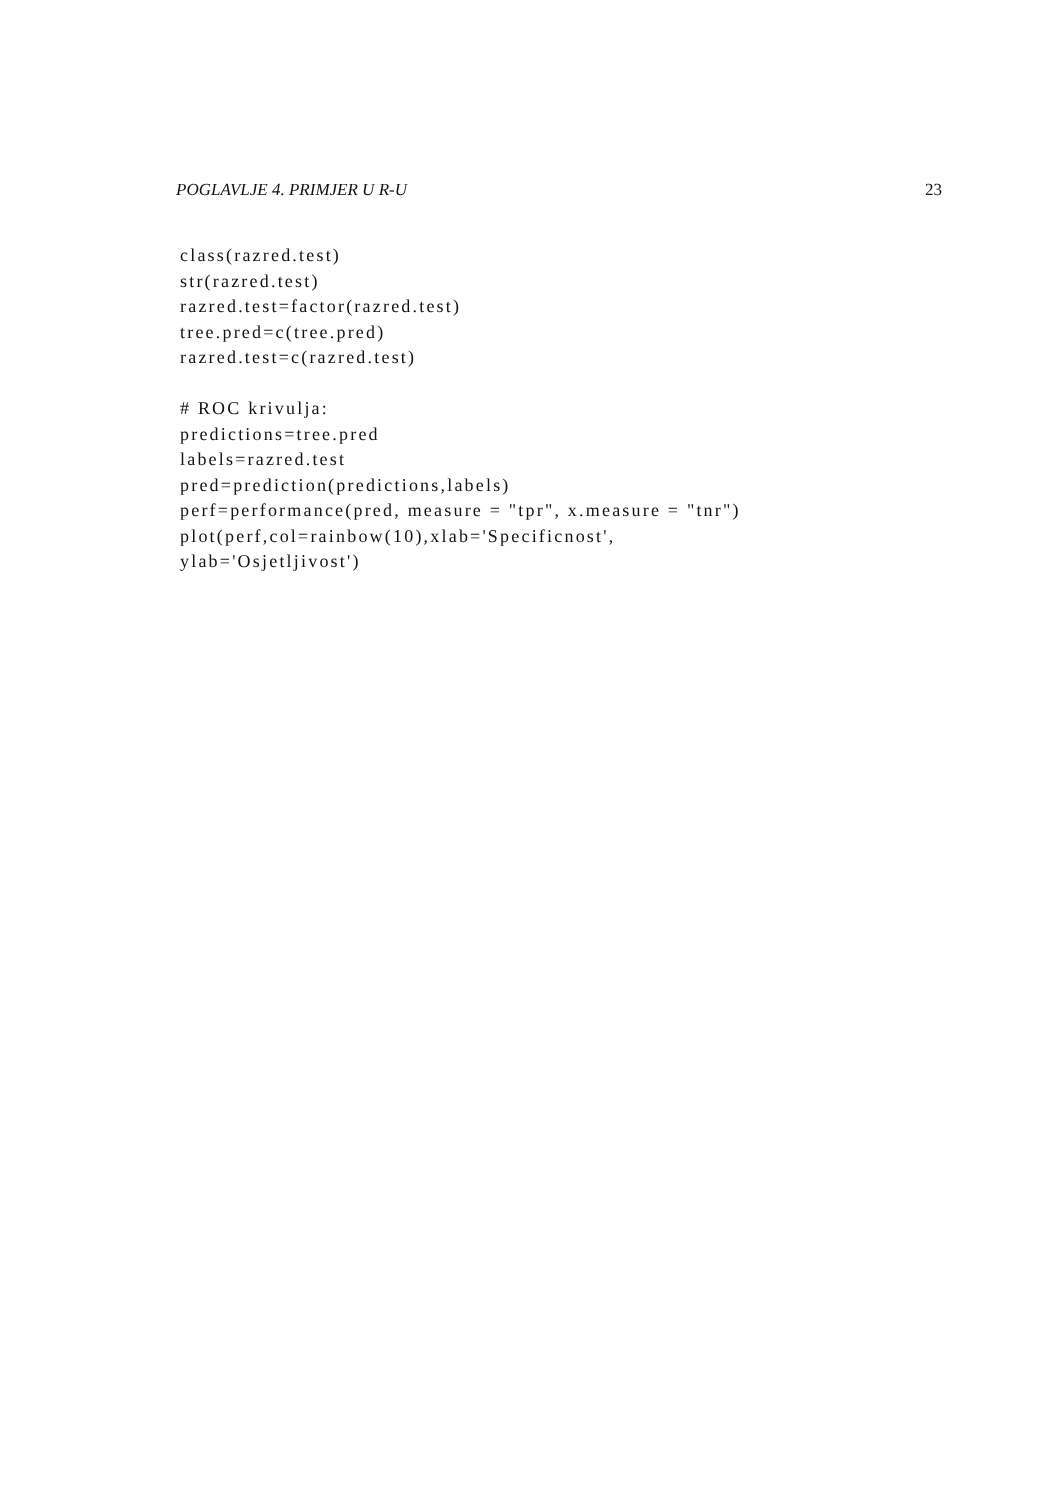POGLAVLJE 4. PRIMJER U R-U 23
class(razred.test)
str(razred.test)
razred.test=factor(razred.test)
tree.pred=c(tree.pred)
razred.test=c(razred.test)

# ROC krivulja:
predictions=tree.pred
labels=razred.test
pred=prediction(predictions,labels)
perf=performance(pred, measure = "tpr", x.measure = "tnr")
plot(perf,col=rainbow(10),xlab='Specificnost',
ylab='Osjetljivost')